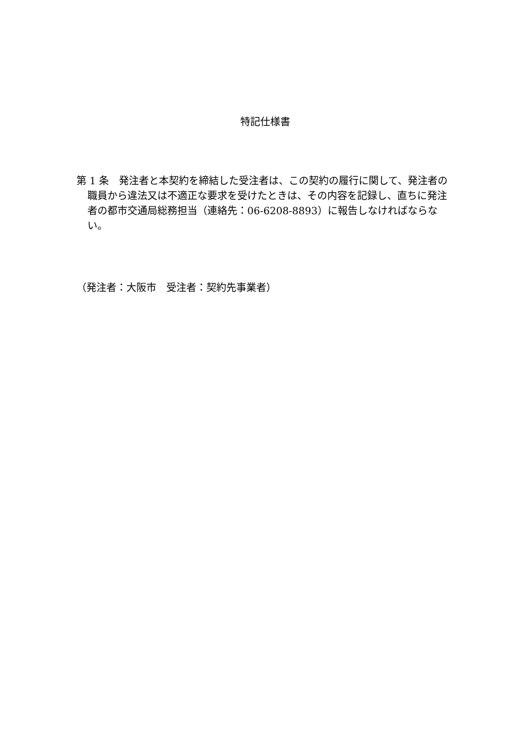特記仕様書
第 1 条　発注者と本契約を締結した受注者は、この契約の履行に関して、発注者の職員から違法又は不適正な要求を受けたときは、その内容を記録し、直ちに発注者の都市交通局総務担当（連絡先：06-6208-8893）に報告しなければならない。
（発注者：大阪市　受注者：契約先事業者）